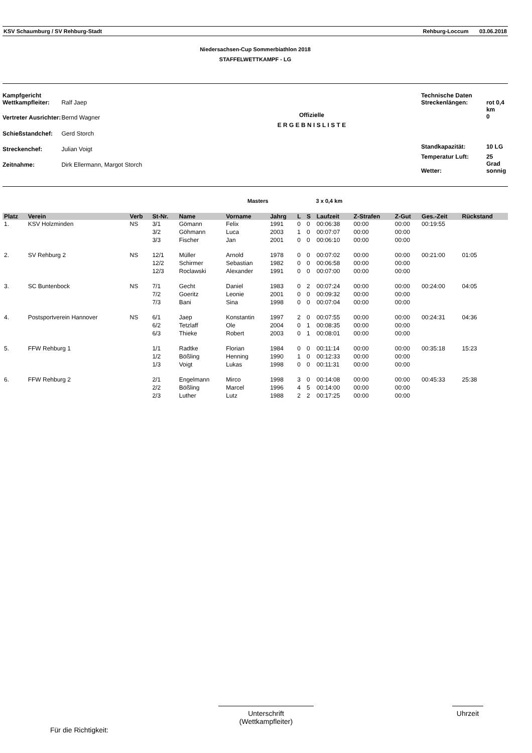KSV Schaumburg / SV Rehburg-Stadt Rehburg-Loccum 03.06.2018
Niedersachsen-Cup Sommerbiathlon 2018
STAFFELWETTKAMPF - LG
| Kampfgericht Wettkampfleiter: | Ralf Jaep |
| Vertreter Ausrichter: | Bernd Wagner |
| Schießstandchef: | Gerd Storch |
| Streckenchef: | Julian Voigt |
| Zeitnahme: | Dirk Ellermann, Margot Storch |
Offizielle
E R G E B N I S L I S T E
| Technische Daten Streckenlängen: | rot 0,4 km |
| | 0 |
| Standkapazität: | 10 LG |
| Temperatur Luft: | 25 Grad |
| Wetter: | sonnig |
Masters 3 x 0,4 km
| Platz | Verein | Verb | St-Nr. | Name | Vorname | Jahrg | L | S | Laufzeit | Z-Strafen | Z-Gut | Ges.-Zeit | Rückstand |
| --- | --- | --- | --- | --- | --- | --- | --- | --- | --- | --- | --- | --- | --- |
| 1. | KSV Holzminden | NS | 3/1 | Gömann | Felix | 1991 | 0 | 0 | 00:06:38 | 00:00 | 00:00 | 00:19:55 | |
| | | | 3/2 | Göhmann | Luca | 2003 | 1 | 0 | 00:07:07 | 00:00 | 00:00 | | |
| | | | 3/3 | Fischer | Jan | 2001 | 0 | 0 | 00:06:10 | 00:00 | 00:00 | | |
| 2. | SV Rehburg 2 | NS | 12/1 | Müller | Arnold | 1978 | 0 | 0 | 00:07:02 | 00:00 | 00:00 | 00:21:00 | 01:05 |
| | | | 12/2 | Schirmer | Sebastian | 1982 | 0 | 0 | 00:06:58 | 00:00 | 00:00 | | |
| | | | 12/3 | Roclawski | Alexander | 1991 | 0 | 0 | 00:07:00 | 00:00 | 00:00 | | |
| 3. | SC Buntenbock | NS | 7/1 | Gecht | Daniel | 1983 | 0 | 2 | 00:07:24 | 00:00 | 00:00 | 00:24:00 | 04:05 |
| | | | 7/2 | Goeritz | Leonie | 2001 | 0 | 0 | 00:09:32 | 00:00 | 00:00 | | |
| | | | 7/3 | Bani | Sina | 1998 | 0 | 0 | 00:07:04 | 00:00 | 00:00 | | |
| 4. | Postsportverein Hannover | NS | 6/1 | Jaep | Konstantin | 1997 | 2 | 0 | 00:07:55 | 00:00 | 00:00 | 00:24:31 | 04:36 |
| | | | 6/2 | Tetzlaff | Ole | 2004 | 0 | 1 | 00:08:35 | 00:00 | 00:00 | | |
| | | | 6/3 | Thieke | Robert | 2003 | 0 | 1 | 00:08:01 | 00:00 | 00:00 | | |
| 5. | FFW Rehburg 1 | | 1/1 | Radtke | Florian | 1984 | 0 | 0 | 00:11:14 | 00:00 | 00:00 | 00:35:18 | 15:23 |
| | | | 1/2 | Bößling | Henning | 1990 | 1 | 0 | 00:12:33 | 00:00 | 00:00 | | |
| | | | 1/3 | Voigt | Lukas | 1998 | 0 | 0 | 00:11:31 | 00:00 | 00:00 | | |
| 6. | FFW Rehburg 2 | | 2/1 | Engelmann | Mirco | 1998 | 3 | 0 | 00:14:08 | 00:00 | 00:00 | 00:45:33 | 25:38 |
| | | | 2/2 | Bößling | Marcel | 1996 | 4 | 5 | 00:14:00 | 00:00 | 00:00 | | |
| | | | 2/3 | Luther | Lutz | 1988 | 2 | 2 | 00:17:25 | 00:00 | 00:00 | | |
Für die Richtigkeit:
Unterschrift
(Wettkampfleiter)
Uhrzeit